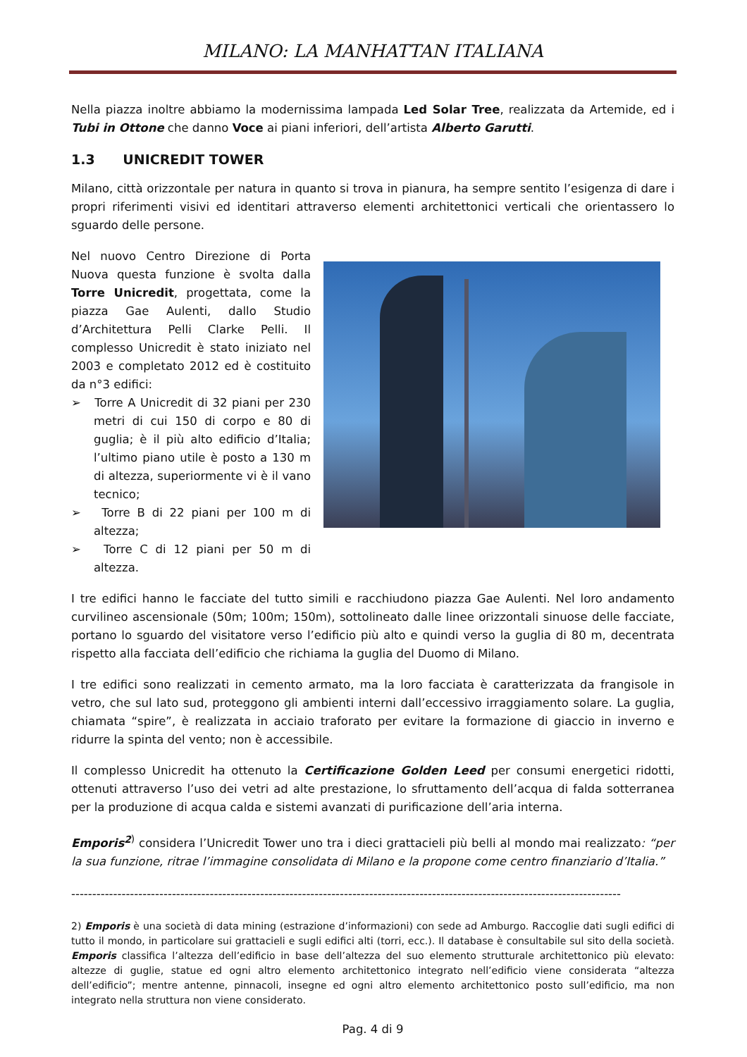MILANO: LA MANHATTAN ITALIANA
Nella piazza inoltre abbiamo la modernissima lampada Led Solar Tree, realizzata da Artemide, ed i Tubi in Ottone che danno Voce ai piani inferiori, dell’artista Alberto Garutti.
1.3 UNICREDIT TOWER
Milano, città orizzontale per natura in quanto si trova in pianura, ha sempre sentito l’esigenza di dare i propri riferimenti visivi ed identitari attraverso elementi architettonici verticali che orientassero lo sguardo delle persone.
Nel nuovo Centro Direzione di Porta Nuova questa funzione è svolta dalla Torre Unicredit, progettata, come la piazza Gae Aulenti, dallo Studio d’Architettura Pelli Clarke Pelli. Il complesso Unicredit è stato iniziato nel 2003 e completato 2012 ed è costituito da n°3 edifici:
➢ Torre A Unicredit di 32 piani per 230 metri di cui 150 di corpo e 80 di guglia; è il più alto edificio d’Italia; l’ultimo piano utile è posto a 130 m di altezza, superiormente vi è il vano tecnico;
➢ Torre B di 22 piani per 100 m di altezza;
➢ Torre C di 12 piani per 50 m di altezza.
I tre edifici hanno le facciate del tutto simili e racchiudono piazza Gae Aulenti. Nel loro andamento curvilineo ascensionale (50m; 100m; 150m), sottolineato dalle linee orizzontali sinuose delle facciate, portano lo sguardo del visitatore verso l’edificio più alto e quindi verso la guglia di 80 m, decentrata rispetto alla facciata dell’edificio che richiama la guglia del Duomo di Milano.
I tre edifici sono realizzati in cemento armato, ma la loro facciata è caratterizzata da frangisole in vetro, che sul lato sud, proteggono gli ambienti interni dall’eccessivo irraggiamento solare. La guglia, chiamata “spire”, è realizzata in acciaio traforato per evitare la formazione di giaccio in inverno e ridurre la spinta del vento; non è accessibile.
Il complesso Unicredit ha ottenuto la Certificazione Golden Leed per consumi energetici ridotti, ottenuti attraverso l’uso dei vetri ad alte prestazione, lo sfruttamento dell’acqua di falda sotterranea per la produzione di acqua calda e sistemi avanzati di purificazione dell’aria interna.
Emporis<sup>2</sup><sup>)</sup> considera l’Unicredit Tower uno tra i dieci grattacieli più belli al mondo mai realizzato: “per la sua funzione, ritrae l’immagine consolidata di Milano e la propone come centro finanziario d’Italia.”
-----------------------------------------------------------------------------------------------------------------------------------
2) Emporis è una società di data mining (estrazione d’informazioni) con sede ad Amburgo. Raccoglie dati sugli edifici di tutto il mondo, in particolare sui grattacieli e sugli edifici alti (torri, ecc.). Il database è consultabile sul sito della società. Emporis classifica l’altezza dell’edificio in base dell’altezza del suo elemento strutturale architettonico più elevato: altezze di guglie, statue ed ogni altro elemento architettonico integrato nell’edificio viene considerata “altezza dell’edificio”; mentre antenne, pinnacoli, insegne ed ogni altro elemento architettonico posto sull’edificio, ma non integrato nella struttura non viene considerato.
Pag. 4 di 9